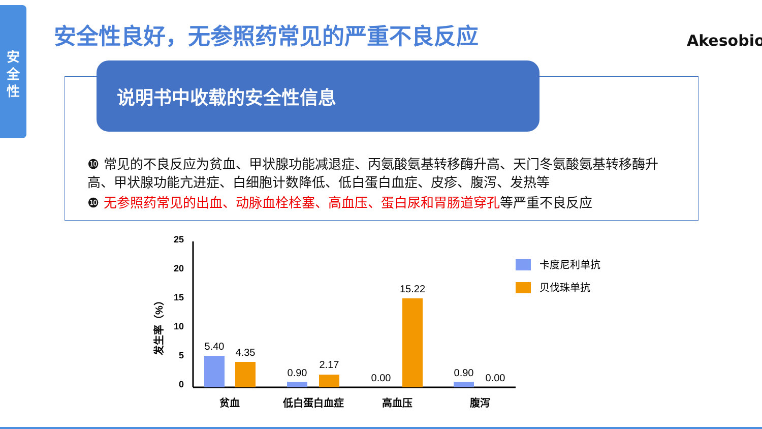安
全
性
安全性良好，无参照药常见的严重不良反应
Akesobio
说明书中收载的安全性信息
❿ 常见的不良反应为贫血、甲状腺功能减退症、丙氨酸氨基转移酶升高、天门冬氨酸氨基转移酶升高、甲状腺功能亢进症、白细胞计数降低、低白蛋白血症、皮疹、腹泻、发热等
❿ 无参照药常见的出血、动脉血栓栓塞、高血压、蛋白尿和胃肠道穿孔等严重不良反应
发生率（%）
25
20
15
10
5
0
5.40
4.35
0.90
2.17
0.00
15.22
0.90
0.00
贫血
低白蛋白血症
高血压
腹泻
卡度尼利单抗
贝伐珠单抗